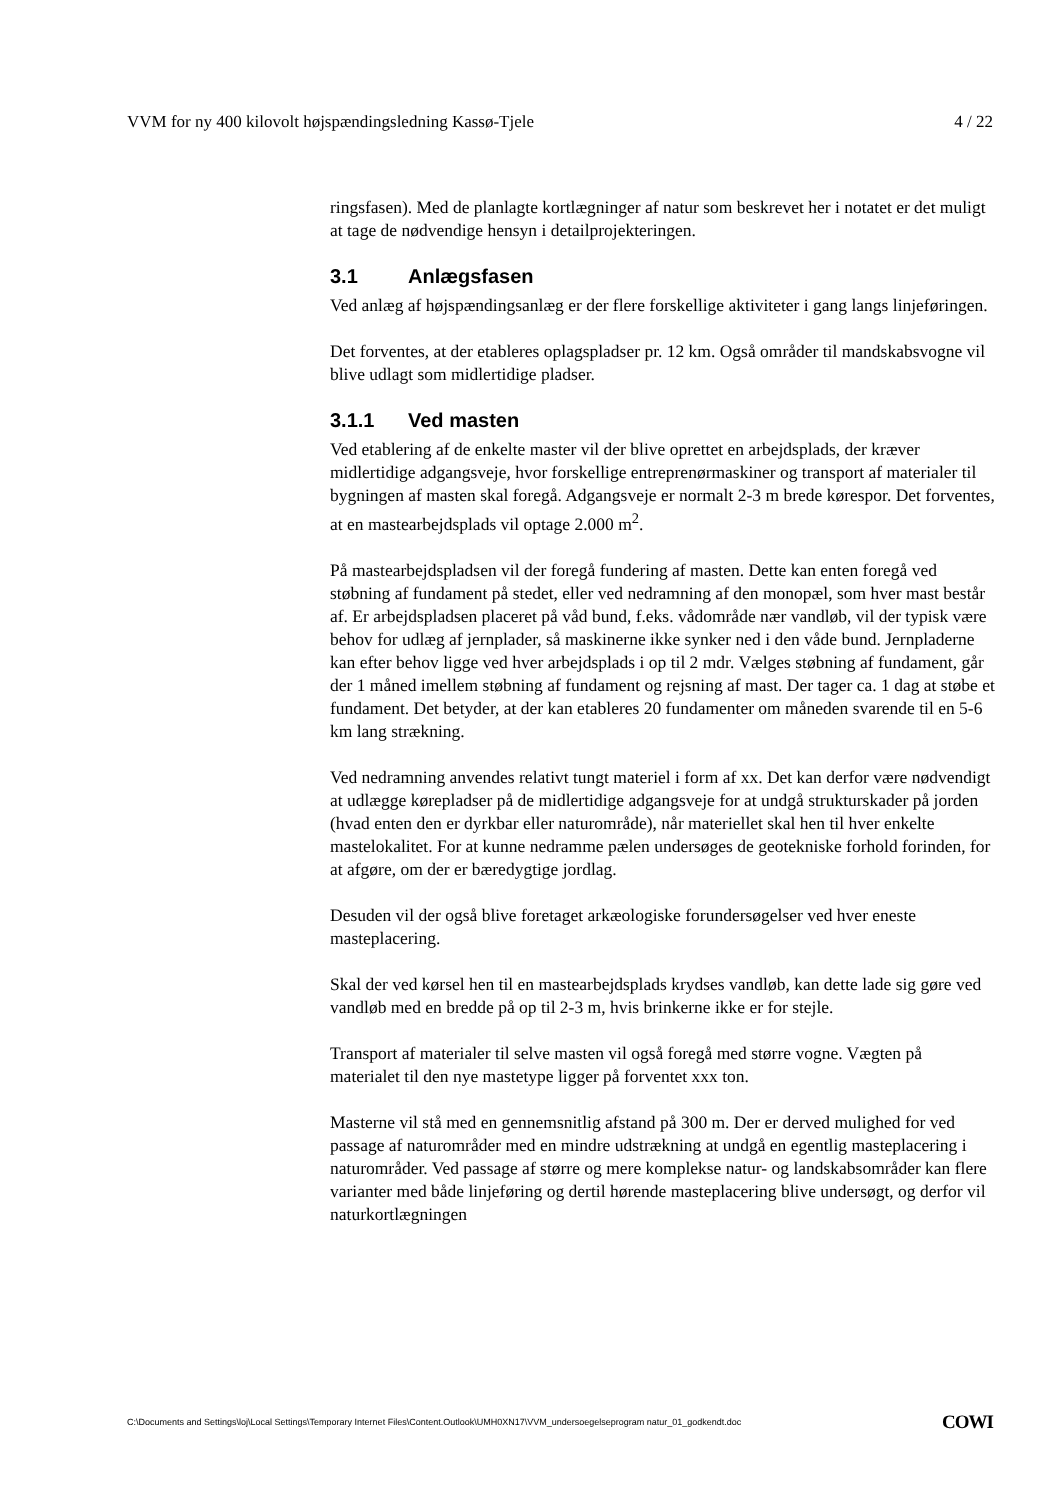VVM for ny 400 kilovolt højspændingsledning Kassø-Tjele 4 / 22
ringsfasen). Med de planlagte kortlægninger af natur som beskrevet her i notatet er det muligt at tage de nødvendige hensyn i detailprojekteringen.
3.1 Anlægsfasen
Ved anlæg af højspændingsanlæg er der flere forskellige aktiviteter i gang langs linjeføringen.
Det forventes, at der etableres oplagspladser pr. 12 km. Også områder til mandskabsvogne vil blive udlagt som midlertidige pladser.
3.1.1 Ved masten
Ved etablering af de enkelte master vil der blive oprettet en arbejdsplads, der kræver midlertidige adgangsveje, hvor forskellige entreprenørmaskiner og transport af materialer til bygningen af masten skal foregå. Adgangsveje er normalt 2-3 m brede kørespor. Det forventes, at en mastearbejdsplads vil optage 2.000 m<sup>2</sup>.
På mastearbejdspladsen vil der foregå fundering af masten. Dette kan enten foregå ved støbning af fundament på stedet, eller ved nedramning af den monopæl, som hver mast består af. Er arbejdspladsen placeret på våd bund, f.eks. vådområde nær vandløb, vil der typisk være behov for udlæg af jernplader, så maskinerne ikke synker ned i den våde bund. Jernpladerne kan efter behov ligge ved hver arbejdsplads i op til 2 mdr. Vælges støbning af fundament, går der 1 måned imellem støbning af fundament og rejsning af mast. Der tager ca. 1 dag at støbe et fundament. Det betyder, at der kan etableres 20 fundamenter om måneden svarende til en 5-6 km lang strækning.
Ved nedramning anvendes relativt tungt materiel i form af xx. Det kan derfor være nødvendigt at udlægge kørepladser på de midlertidige adgangsveje for at undgå strukturskader på jorden (hvad enten den er dyrkbar eller naturområde), når materiellet skal hen til hver enkelte mastelokalitet. For at kunne nedramme pælen undersøges de geotekniske forhold forinden, for at afgøre, om der er bæredygtige jordlag.
Desuden vil der også blive foretaget arkæologiske forundersøgelser ved hver eneste masteplacering.
Skal der ved kørsel hen til en mastearbejdsplads krydses vandløb, kan dette lade sig gøre ved vandløb med en bredde på op til 2-3 m, hvis brinkerne ikke er for stejle.
Transport af materialer til selve masten vil også foregå med større vogne. Vægten på materialet til den nye mastetype ligger på forventet xxx ton.
Masterne vil stå med en gennemsnitlig afstand på 300 m. Der er derved mulighed for ved passage af naturområder med en mindre udstrækning at undgå en egentlig masteplacering i naturområder. Ved passage af større og mere komplekse natur- og landskabsområder kan flere varianter med både linjeføring og dertil hørende masteplacering blive undersøgt, og derfor vil naturkortlægningen
C:\Documents and Settings\loj\Local Settings\Temporary Internet Files\Content.Outlook\UMH0XN17\VVM_undersoegelseprogram natur_01_godkendt.doc COWI